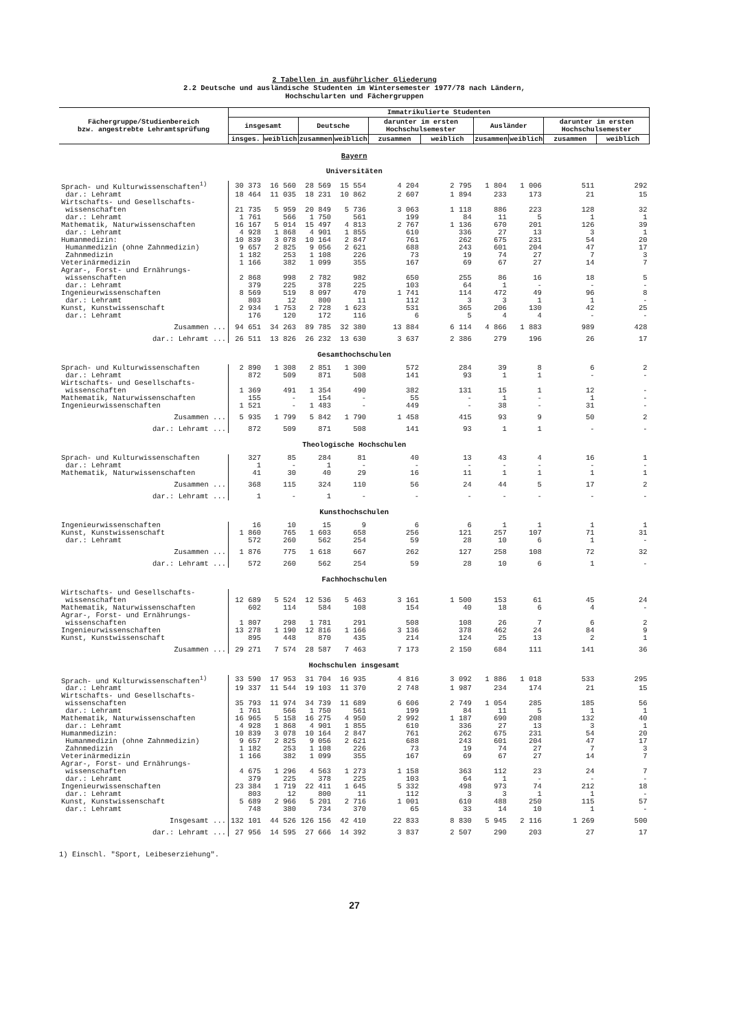2 Tabellen in ausführlicher Gliederung
2.2 Deutsche und ausländische Studenten im Wintersemester 1977/78 nach Ländern,
Hochschularten und Fächergruppen
| Fächergruppe/Studienbereich bzw. angestrebte Lehramtsprüfung | Immatrikulierte Studenten | | | | | | | | | |
| --- | --- | --- | --- | --- | --- | --- | --- | --- | --- | --- |
| | insgesamt | | Deutsche | | darunter im ersten Hochschulsemester | | Ausländer | | darunter im ersten Hochschulsemester | |
| | insges. | weiblich | zusammen | weiblich | zusammen | weiblich | zusammen | weiblich | zusammen | weiblich |
| Bayern Universitäten | | | | | | | | | | |
| Sprach- und Kulturwissenschaften<sup>1)</sup> | 30 373 | 16 560 | 28 569 | 15 554 | 4 204 | 2 795 | 1 804 | 1 006 | 511 | 292 |
| dar.: Lehramt | 18 464 | 11 035 | 18 231 | 10 862 | 2 607 | 1 894 | 233 | 173 | 21 | 15 |
| Wirtschafts- und Gesellschafts- wissenschaften | 21 735 | 5 959 | 20 849 | 5 736 | 3 063 | 1 118 | 886 | 223 | 128 | 32 |
| dar.: Lehramt | 1 761 | 566 | 1 750 | 561 | 199 | 84 | 11 | 5 | 1 | 1 |
| Mathematik, Naturwissenschaften | 16 167 | 5 014 | 15 497 | 4 813 | 2 767 | 1 136 | 670 | 201 | 126 | 39 |
| dar.: Lehramt | 4 928 | 1 868 | 4 901 | 1 855 | 610 | 336 | 27 | 13 | 3 | 1 |
| Humanmedizin: | 10 839 | 3 078 | 10 164 | 2 847 | 761 | 262 | 675 | 231 | 54 | 20 |
| Humanmedizin (ohne Zahnmedizin) | 9 657 | 2 825 | 9 056 | 2 621 | 688 | 243 | 601 | 204 | 47 | 17 |
| Zahnmedizin | 1 182 | 253 | 1 108 | 226 | 73 | 19 | 74 | 27 | 7 | 3 |
| Veterinärmedizin | 1 166 | 382 | 1 099 | 355 | 167 | 69 | 67 | 27 | 14 | 7 |
| Agrar-, Forst- und Ernährungs- wissenschaften | 2 868 | 998 | 2 782 | 982 | 650 | 255 | 86 | 16 | 18 | 5 |
| dar.: Lehramt | 379 | 225 | 378 | 225 | 103 | 64 | 1 | - | - | - |
| Ingenieurwissenschaften | 8 569 | 519 | 8 097 | 470 | 1 741 | 114 | 472 | 49 | 96 | 8 |
| dar.: Lehramt | 803 | 12 | 800 | 11 | 112 | 3 | 3 | 1 | 1 | - |
| Kunst, Kunstwissenschaft | 2 934 | 1 753 | 2 728 | 1 623 | 531 | 365 | 206 | 130 | 42 | 25 |
| dar.: Lehramt | 176 | 120 | 172 | 116 | 6 | 5 | 4 | 4 | - | - |
| Zusammen ... | 94 651 | 34 263 | 89 785 | 32 380 | 13 884 | 6 114 | 4 866 | 1 883 | 989 | 428 |
| dar.: Lehramt ... | 26 511 | 13 826 | 26 232 | 13 630 | 3 637 | 2 386 | 279 | 196 | 26 | 17 |
| Gesamthochschulen | | | | | | | | | | |
| Sprach- und Kulturwissenschaften | 2 890 | 1 308 | 2 851 | 1 300 | 572 | 284 | 39 | 8 | 6 | 2 |
| dar.: Lehramt | 872 | 509 | 871 | 508 | 141 | 93 | 1 | 1 | - | - |
| Wirtschafts- und Gesellschafts- wissenschaften | 1 369 | 491 | 1 354 | 490 | 382 | 131 | 15 | 1 | 12 | - |
| Mathematik, Naturwissenschaften | 155 | - | 154 | - | 55 | - | 1 | - | 1 | - |
| Ingenieurwissenschaften | 1 521 | - | 1 483 | - | 449 | - | 38 | - | 31 | - |
| Zusammen ... | 5 935 | 1 799 | 5 842 | 1 790 | 1 458 | 415 | 93 | 9 | 50 | 2 |
| dar.: Lehramt ... | 872 | 509 | 871 | 508 | 141 | 93 | 1 | 1 | - | - |
| Theologische Hochschulen | | | | | | | | | | |
| Sprach- und Kulturwissenschaften | 327 | 85 | 284 | 81 | 40 | 13 | 43 | 4 | 16 | 1 |
| dar.: Lehramt | 1 | - | 1 | - | - | - | - | - | - | - |
| Mathematik, Naturwissenschaften | 41 | 30 | 40 | 29 | 16 | 11 | 1 | 1 | 1 | 1 |
| Zusammen ... | 368 | 115 | 324 | 110 | 56 | 24 | 44 | 5 | 17 | 2 |
| dar.: Lehramt ... | 1 | - | 1 | - | - | - | - | - | - | - |
| Kunsthochschulen | | | | | | | | | | |
| Ingenieurwissenschaften | 16 | 10 | 15 | 9 | 6 | 6 | 1 | 1 | 1 | 1 |
| Kunst, Kunstwissenschaft | 1 860 | 765 | 1 603 | 658 | 256 | 121 | 257 | 107 | 71 | 31 |
| dar.: Lehramt | 572 | 260 | 562 | 254 | 59 | 28 | 10 | 6 | 1 | - |
| Zusammen ... | 1 876 | 775 | 1 618 | 667 | 262 | 127 | 258 | 108 | 72 | 32 |
| dar.: Lehramt ... | 572 | 260 | 562 | 254 | 59 | 28 | 10 | 6 | 1 | - |
| Fachhochschulen | | | | | | | | | | |
| Wirtschafts- und Gesellschafts- wissenschaften | 12 689 | 5 524 | 12 536 | 5 463 | 3 161 | 1 500 | 153 | 61 | 45 | 24 |
| Mathematik, Naturwissenschaften | 602 | 114 | 584 | 108 | 154 | 40 | 18 | 6 | 4 | - |
| Agrar-, Forst- und Ernährungs- wissenschaften | 1 807 | 298 | 1 781 | 291 | 508 | 108 | 26 | 7 | 6 | 2 |
| Ingenieurwissenschaften | 13 278 | 1 190 | 12 816 | 1 166 | 3 136 | 378 | 462 | 24 | 84 | 9 |
| Kunst, Kunstwissenschaft | 895 | 448 | 870 | 435 | 214 | 124 | 25 | 13 | 2 | 1 |
| Zusammen ... | 29 271 | 7 574 | 28 587 | 7 463 | 7 173 | 2 150 | 684 | 111 | 141 | 36 |
| Hochschulen insgesamt | | | | | | | | | | |
| Sprach- und Kulturwissenschaften<sup>1)</sup> | 33 590 | 17 953 | 31 704 | 16 935 | 4 816 | 3 092 | 1 886 | 1 018 | 533 | 295 |
| dar.: Lehramt | 19 337 | 11 544 | 19 103 | 11 370 | 2 748 | 1 987 | 234 | 174 | 21 | 15 |
| Wirtschafts- und Gesellschafts- wissenschaften | 35 793 | 11 974 | 34 739 | 11 689 | 6 606 | 2 749 | 1 054 | 285 | 185 | 56 |
| dar.: Lehramt | 1 761 | 566 | 1 750 | 561 | 199 | 84 | 11 | 5 | 1 | 1 |
| Mathematik, Naturwissenschaften | 16 965 | 5 158 | 16 275 | 4 950 | 2 992 | 1 187 | 690 | 208 | 132 | 40 |
| dar.: Lehramt | 4 928 | 1 868 | 4 901 | 1 855 | 610 | 336 | 27 | 13 | 3 | 1 |
| Humanmedizin: | 10 839 | 3 078 | 10 164 | 2 847 | 761 | 262 | 675 | 231 | 54 | 20 |
| Humanmedizin (ohne Zahnmedizin) | 9 657 | 2 825 | 9 056 | 2 621 | 688 | 243 | 601 | 204 | 47 | 17 |
| Zahnmedizin | 1 182 | 253 | 1 108 | 226 | 73 | 19 | 74 | 27 | 7 | 3 |
| Veterinärmedizin | 1 166 | 382 | 1 099 | 355 | 167 | 69 | 67 | 27 | 14 | 7 |
| Agrar-, Forst- und Ernährungs- wissenschaften | 4 675 | 1 296 | 4 563 | 1 273 | 1 158 | 363 | 112 | 23 | 24 | 7 |
| dar.: Lehramt | 379 | 225 | 378 | 225 | 103 | 64 | 1 | - | - | - |
| Ingenieurwissenschaften | 23 384 | 1 719 | 22 411 | 1 645 | 5 332 | 498 | 973 | 74 | 212 | 18 |
| dar.: Lehramt | 803 | 12 | 800 | 11 | 112 | 3 | 3 | 1 | 1 | - |
| Kunst, Kunstwissenschaft | 5 689 | 2 966 | 5 201 | 2 716 | 1 001 | 610 | 488 | 250 | 115 | 57 |
| dar.: Lehramt | 748 | 380 | 734 | 370 | 65 | 33 | 14 | 10 | 1 | - |
| Insgesamt ... | 132 101 | 44 526 | 126 156 | 42 410 | 22 833 | 8 830 | 5 945 | 2 116 | 1 269 | 500 |
| dar.: Lehramt ... | 27 956 | 14 595 | 27 666 | 14 392 | 3 837 | 2 507 | 290 | 203 | 27 | 17 |
1) Einschl. "Sport, Leibeserziehung".
27